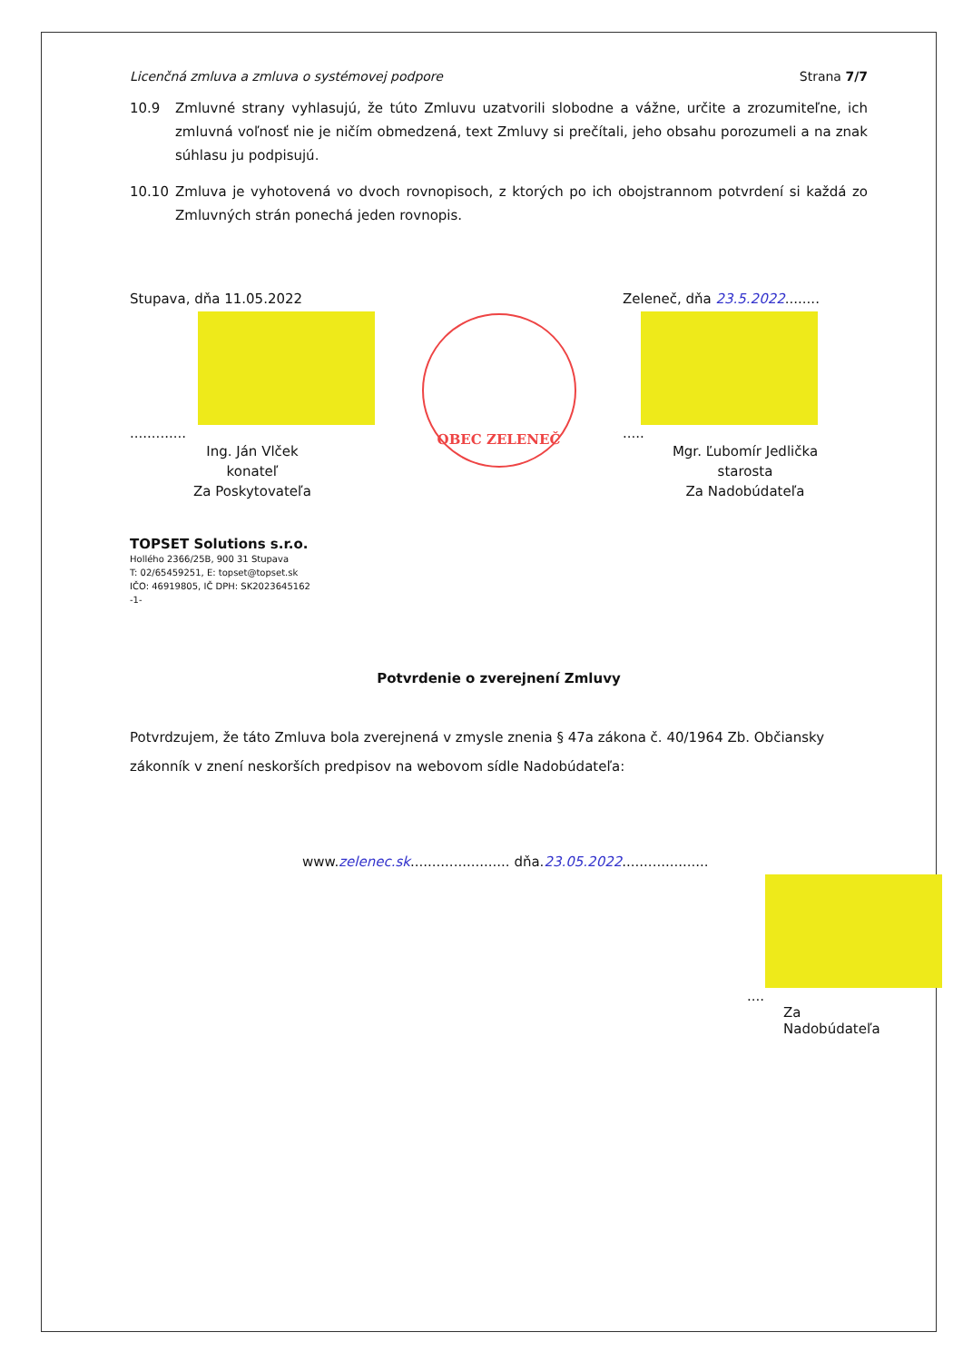Licenčná zmluva a zmluva o systémovej podpore Strana 7/7
10.9 Zmluvné strany vyhlasujú, že túto Zmluvu uzatvorili slobodne a vážne, určite a zrozumiteľne, ich zmluvná voľnosť nie je ničím obmedzená, text Zmluvy si prečítali, jeho obsahu porozumeli a na znak súhlasu ju podpisujú.
10.10 Zmluva je vyhotovená vo dvoch rovnopisoch, z ktorých po ich obojstrannom potvrdení si každá zo Zmluvných strán ponechá jeden rovnopis.
Stupava, dňa 11.05.2022
.............
Ing. Ján Vlček
konateľ
Za Poskytovateľa
TOPSET Solutions s.r.o.
Hollého 2366/25B, 900 31 Stupava
T: 02/65459251, E: topset@topset.sk
IČO: 46919805, IČ DPH: SK2023645162
-1-
OBEC ZELENEČ
Zeleneč, dňa 23.5.2022........
.....
Mgr. Ľubomír Jedlička
starosta
Za Nadobúdateľa
Potvrdenie o zverejnení Zmluvy
Potvrdzujem, že táto Zmluva bola zverejnená v zmysle znenia § 47a zákona č. 40/1964 Zb. Občiansky zákonník v znení neskorších predpisov na webovom sídle Nadobúdateľa:
www.zelenec.sk....................... dňa.23.05.2022....................
....
Za Nadobúdateľa